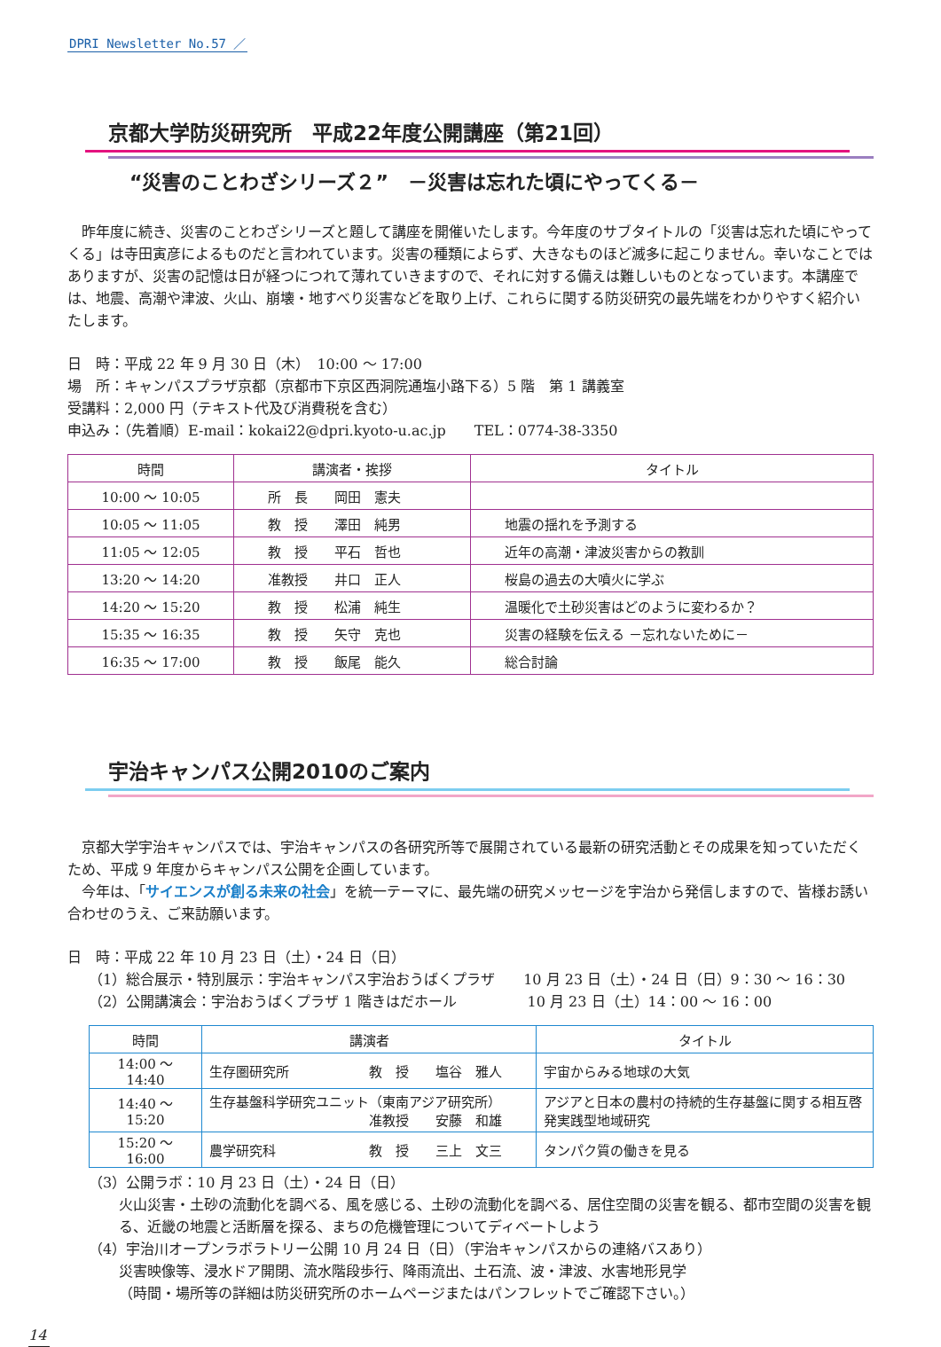DPRI Newsletter No.57 ／
京都大学防災研究所　平成22年度公開講座（第21回）
“災害のことわざシリーズ２”　－災害は忘れた頃にやってくる－
昨年度に続き、災害のことわざシリーズと題して講座を開催いたします。今年度のサブタイトルの「災害は忘れた頃にやってくる」は寺田寅彦によるものだと言われています。災害の種類によらず、大きなものほど滅多に起こりません。幸いなことではありますが、災害の記憶は日が経つにつれて薄れていきますので、それに対する備えは難しいものとなっています。本講座では、地震、高潮や津波、火山、崩壊・地すべり災害などを取り上げ、これらに関する防災研究の最先端をわかりやすく紹介いたします。
日　時：平成 22 年 9 月 30 日（木）　10:00 ～ 17:00
場　所：キャンパスプラザ京都（京都市下京区西洞院通塩小路下る）5 階　第 1 講義室
受講料：2,000 円（テキスト代及び消費税を含む）
申込み：（先着順）E-mail：kokai22@dpri.kyoto-u.ac.jp　　TEL：0774-38-3350
| 時間 | 講演者・挨拶 | タイトル |
| --- | --- | --- |
| 10:00 ～ 10:05 | 所 長 岡田 憲夫 | |
| 10:05 ～ 11:05 | 教 授 澤田 純男 | 地震の揺れを予測する |
| 11:05 ～ 12:05 | 教 授 平石 哲也 | 近年の高潮・津波災害からの教訓 |
| 13:20 ～ 14:20 | 准教授 井口 正人 | 桜島の過去の大噴火に学ぶ |
| 14:20 ～ 15:20 | 教 授 松浦 純生 | 温暖化で土砂災害はどのように変わるか？ |
| 15:35 ～ 16:35 | 教 授 矢守 克也 | 災害の経験を伝える －忘れないために－ |
| 16:35 ～ 17:00 | 教 授 飯尾 能久 | 総合討論 |
宇治キャンパス公開2010のご案内
京都大学宇治キャンパスでは、宇治キャンパスの各研究所等で展開されている最新の研究活動とその成果を知っていただくため、平成 9 年度からキャンパス公開を企画しています。
今年は、「サイエンスが創る未来の社会」を統一テーマに、最先端の研究メッセージを宇治から発信しますので、皆様お誘い合わせのうえ、ご来訪願います。
日　時：平成 22 年 10 月 23 日（土）・24 日（日）
（1）総合展示・特別展示：宇治キャンパス宇治おうばくプラザ　　10 月 23 日（土）・24 日（日）9：30 ～ 16：30
（2）公開講演会：宇治おうばくプラザ 1 階きはだホール　　　　　10 月 23 日（土）14：00 ～ 16：00
| 時間 | 講演者 | タイトル |
| --- | --- | --- |
| 14:00 ～ 14:40 | 生存圏研究所 教 授 塩谷 雅人 | 宇宙からみる地球の大気 |
| 14:40 ～ 15:20 | 生存基盤科学研究ユニット（東南アジア研究所） 准教授 安藤 和雄 | アジアと日本の農村の持続的生存基盤に関する相互啓発実践型地域研究 |
| 15:20 ～ 16:00 | 農学研究科 教 授 三上 文三 | タンパク質の働きを見る |
（3）公開ラボ：10 月 23 日（土）・24 日（日）
火山災害・土砂の流動化を調べる、風を感じる、土砂の流動化を調べる、居住空間の災害を観る、都市空間の災害を観る、近畿の地震と活断層を探る、まちの危機管理についてディベートしよう
（4）宇治川オープンラボラトリー公開 10 月 24 日（日）（宇治キャンパスからの連絡バスあり）
災害映像等、浸水ドア開閉、流水階段歩行、降雨流出、土石流、波・津波、水害地形見学
（時間・場所等の詳細は防災研究所のホームページまたはパンフレットでご確認下さい。）
14